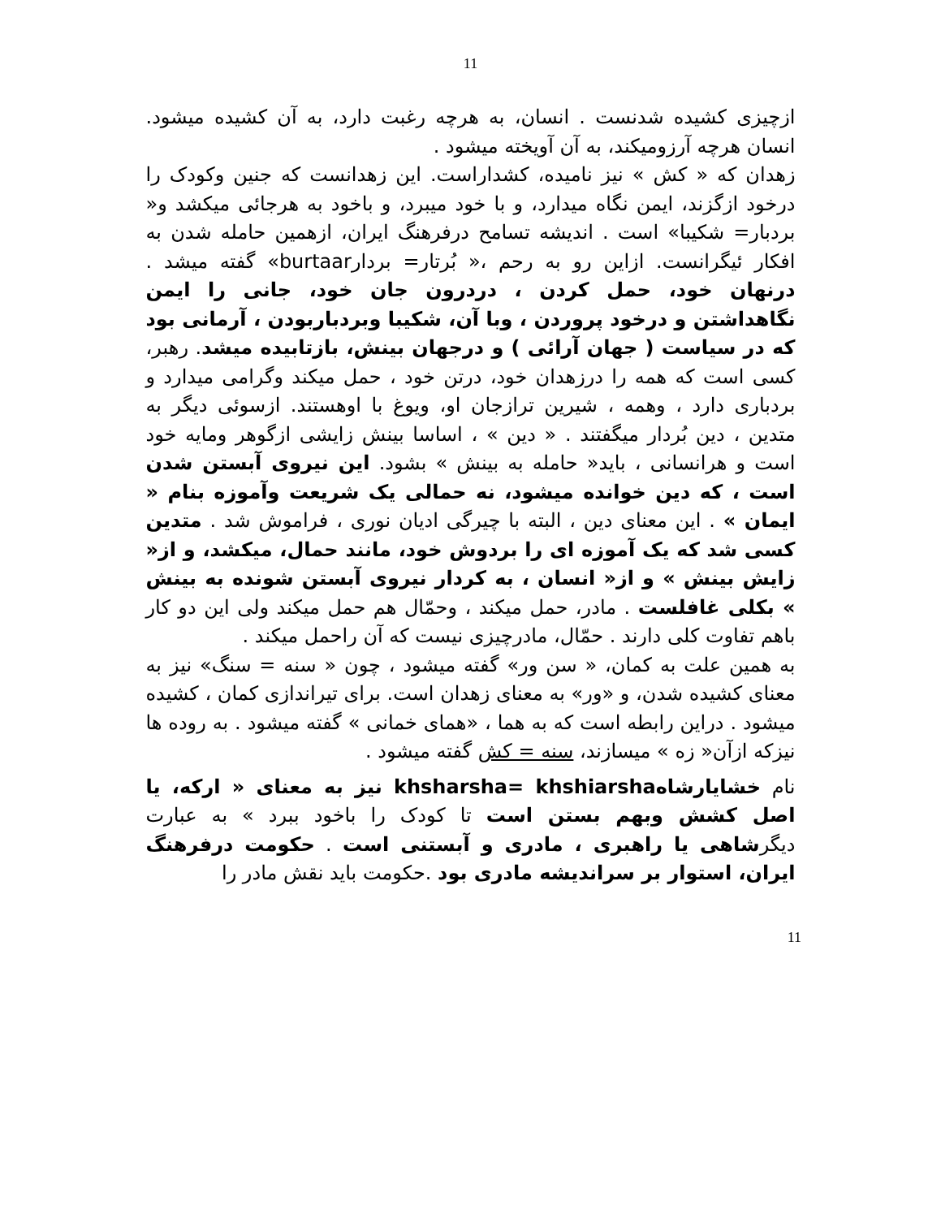11
ازچیزی کشیده شدنست . انسان، به هرچه رغبت دارد، به آن کشیده میشود. انسان هرچه آرزومیکند، به آن آویخته میشود .
زهدان که « کش » نیز نامیده، کشداراست. این زهدانست که جنین وکودک را درخود ازگزند، ایمن نگاه میدارد، و با خود میبرد، و باخود به هرجائی میکشد و« بردبار= شکیبا» است . اندیشه تسامح درفرهنگ ایران، ازهمین حامله شدن به افکار ئیگرانست. ازاین رو به رحم ،« بُرتار= بردارburtaar» گفته میشد . درنهان خود، حمل کردن ، دردرون جان خود، جانی را ایمن نگاهداشتن و درخود پروردن ، وبا آن، شکیبا وبردباربودن ، آرمانی بود که در سیاست ( جهان آرائی ) و درجهان بینش، بازتابیده میشد. رهبر، کسی است که همه را درزهدان خود، درتن خود ، حمل میکند وگرامی میدارد و بردباری دارد ، وهمه ، شیرین ترازجان او، ویوغ با اوهستند. ازسوئی دیگر به متدین ، دین بُردار میگفتند . « دین » ، اساسا بینش زایشی ازگوهر ومایه خود است و هرانسانی ، باید« حامله به بینش » بشود. این نیروی آبستن شدن است ، که دین خوانده میشود، نه حمالی یک شریعت وآموزه بنام « ایمان » . این معنای دین ، البته با چیرگی ادیان نوری ، فراموش شد . متدین کسی شد که یک آموزه ای را بردوش خود، مانند حمال، میکشد، و از« زایش بینش » و از« انسان ، به کردار نیروی آبستن شونده به بینش » بکلی غافلست . مادر، حمل میکند ، وحمّال هم حمل میکند ولی این دو کار باهم تفاوت کلی دارند . حمّال، مادرچیزی نیست که آن راحمل میکند .
به همین علت به کمان، « سن ور» گفته میشود ، چون « سنه = سنگ» نیز به معنای کشیده شدن، و «ور» به معنای زهدان است. برای تیراندازی کمان ، کشیده میشود . دراین رابطه است که به هما ، «همای خمانی » گفته میشود . به روده ها نیزکه ازآن« زه » میسازند، سنه = کش گفته میشود .
نام خشایارشاهkhsharsha= khshiarsha نیز به معنای « ارکه، یا اصل کشش وبهم بستن است تا کودک را باخود ببرد » به عبارت دیگرشاهی یا راهبری ، مادری و آبستنی است . حکومت درفرهنگ ایران، استوار بر سراندیشه مادری بود .حکومت باید نقش مادر را
11